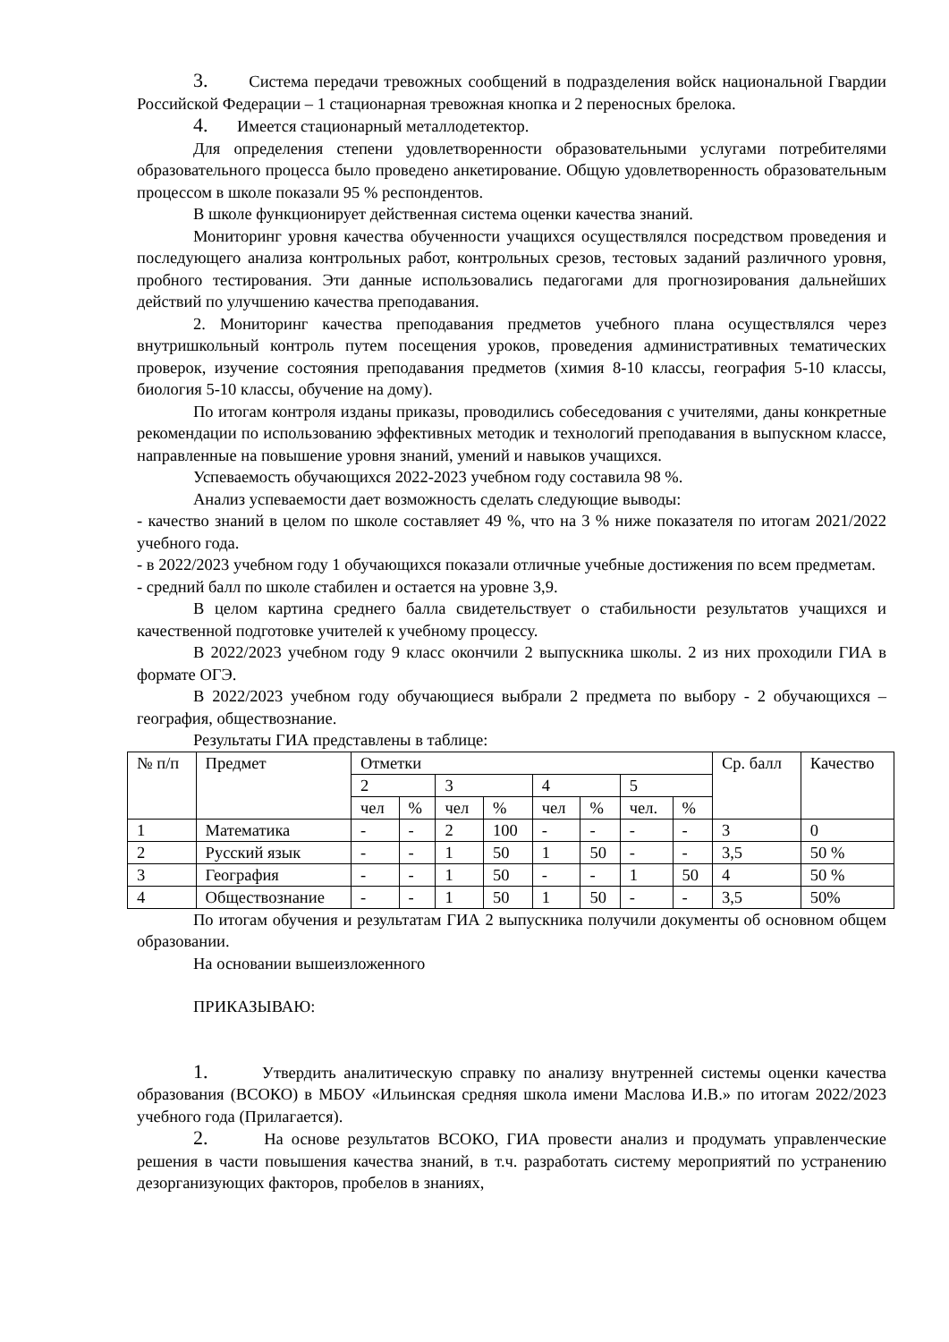3. Система передачи тревожных сообщений в подразделения войск национальной Гвардии Российской Федерации – 1 стационарная тревожная кнопка и 2 переносных брелока.
4. Имеется стационарный металлодетектор.
Для определения степени удовлетворенности образовательными услугами потребителями образовательного процесса было проведено анкетирование. Общую удовлетворенность образовательным процессом в школе показали 95 % респондентов.
В школе функционирует действенная система оценки качества знаний.
Мониторинг уровня качества обученности учащихся осуществлялся посредством проведения и последующего анализа контрольных работ, контрольных срезов, тестовых заданий различного уровня, пробного тестирования. Эти данные использовались педагогами для прогнозирования дальнейших действий по улучшению качества преподавания.
2. Мониторинг качества преподавания предметов учебного плана осуществлялся через внутришкольный контроль путем посещения уроков, проведения административных тематических проверок, изучение состояния преподавания предметов (химия 8-10 классы, география 5-10 классы, биология 5-10 классы, обучение на дому).
По итогам контроля изданы приказы, проводились собеседования с учителями, даны конкретные рекомендации по использованию эффективных методик и технологий преподавания в выпускном классе, направленные на повышение уровня знаний, умений и навыков учащихся.
Успеваемость обучающихся 2022-2023 учебном году составила 98 %.
Анализ успеваемости дает возможность сделать следующие выводы:
- качество знаний в целом по школе составляет 49 %, что на 3 % ниже показателя по итогам 2021/2022 учебного года.
- в 2022/2023 учебном году 1 обучающихся показали отличные учебные достижения по всем предметам.
- средний балл по школе стабилен и остается на уровне 3,9.
В целом картина среднего балла свидетельствует о стабильности результатов учащихся и качественной подготовке учителей к учебному процессу.
В 2022/2023 учебном году 9 класс окончили 2 выпускника школы. 2 из них проходили ГИА в формате ОГЭ.
В 2022/2023 учебном году обучающиеся выбрали 2 предмета по выбору - 2 обучающихся – география, обществознание.
Результаты ГИА представлены в таблице:
| № п/п | Предмет | Отметки | | | | | | | | Ср. балл | Качество |
| | | 2 | | 3 | | 4 | | 5 | | | |
| | | чел | % | чел | % | чел | % | чел. | % | | |
| 1 | Математика | - | - | 2 | 100 | - | - | - | - | 3 | 0 |
| 2 | Русский язык | - | - | 1 | 50 | 1 | 50 | - | - | 3,5 | 50 % |
| 3 | География | - | - | 1 | 50 | - | - | 1 | 50 | 4 | 50 % |
| 4 | Обществознание | - | - | 1 | 50 | 1 | 50 | - | - | 3,5 | 50% |
По итогам обучения и результатам ГИА 2 выпускника получили документы об основном общем образовании.
На основании вышеизложенного
ПРИКАЗЫВАЮ:
1. Утвердить аналитическую справку по анализу внутренней системы оценки качества образования (ВСОКО) в МБОУ «Ильинская средняя школа имени Маслова И.В.» по итогам 2022/2023 учебного года (Прилагается).
2. На основе результатов ВСОКО, ГИА провести анализ и продумать управленческие решения в части повышения качества знаний, в т.ч. разработать систему мероприятий по устранению дезорганизующих факторов, пробелов в знаниях,